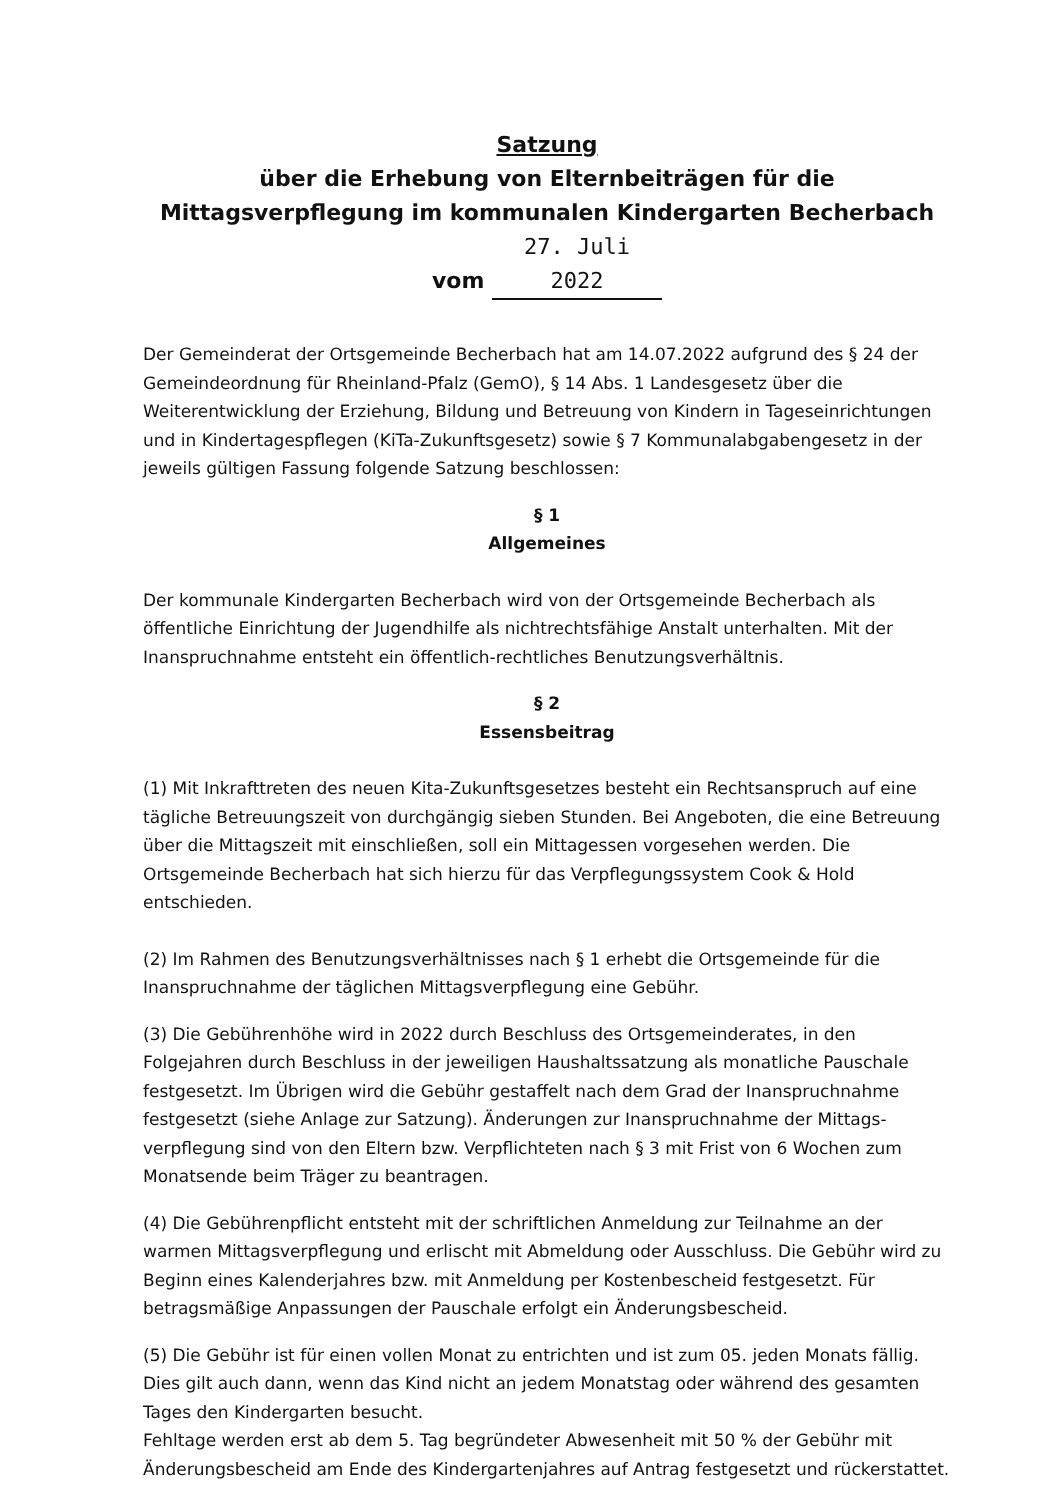Satzung
über die Erhebung von Elternbeiträgen für die Mittagsverpflegung im kommunalen Kindergarten Becherbach vom 27. Juli 2022
Der Gemeinderat der Ortsgemeinde Becherbach hat am 14.07.2022 aufgrund des § 24 der Gemeindeordnung für Rheinland-Pfalz (GemO), § 14 Abs. 1 Landesgesetz über die Weiterentwicklung der Erziehung, Bildung und Betreuung von Kindern in Tageseinrichtungen und in Kindertagespflegen (KiTa-Zukunftsgesetz) sowie § 7 Kommunalabgabengesetz in der jeweils gültigen Fassung folgende Satzung beschlossen:
§ 1
Allgemeines
Der kommunale Kindergarten Becherbach wird von der Ortsgemeinde Becherbach als öffentliche Einrichtung der Jugendhilfe als nichtrechtsfähige Anstalt unterhalten. Mit der Inanspruchnahme entsteht ein öffentlich-rechtliches Benutzungsverhältnis.
§ 2
Essensbeitrag
(1) Mit Inkrafttreten des neuen Kita-Zukunftsgesetzes besteht ein Rechtsanspruch auf eine tägliche Betreuungszeit von durchgängig sieben Stunden. Bei Angeboten, die eine Betreuung über die Mittagszeit mit einschließen, soll ein Mittagessen vorgesehen werden. Die Ortsgemeinde Becherbach hat sich hierzu für das Verpflegungssystem Cook & Hold entschieden.
(2) Im Rahmen des Benutzungsverhältnisses nach § 1 erhebt die Ortsgemeinde für die Inanspruchnahme der täglichen Mittagsverpflegung eine Gebühr.
(3) Die Gebührenhöhe wird in 2022 durch Beschluss des Ortsgemeinderates, in den Folgejahren durch Beschluss in der jeweiligen Haushaltssatzung als monatliche Pauschale festgesetzt. Im Übrigen wird die Gebühr gestaffelt nach dem Grad der Inanspruchnahme festgesetzt (siehe Anlage zur Satzung). Änderungen zur Inanspruchnahme der Mittags-verpflegung sind von den Eltern bzw. Verpflichteten nach § 3 mit Frist von 6 Wochen zum Monatsende beim Träger zu beantragen.
(4) Die Gebührenpflicht entsteht mit der schriftlichen Anmeldung zur Teilnahme an der warmen Mittagsverpflegung und erlischt mit Abmeldung oder Ausschluss. Die Gebühr wird zu Beginn eines Kalenderjahres bzw. mit Anmeldung per Kostenbescheid festgesetzt. Für betragsmäßige Anpassungen der Pauschale erfolgt ein Änderungsbescheid.
(5) Die Gebühr ist für einen vollen Monat zu entrichten und ist zum 05. jeden Monats fällig. Dies gilt auch dann, wenn das Kind nicht an jedem Monatstag oder während des gesamten Tages den Kindergarten besucht.
Fehltage werden erst ab dem 5. Tag begründeter Abwesenheit mit 50 % der Gebühr mit Änderungsbescheid am Ende des Kindergartenjahres auf Antrag festgesetzt und rückerstattet.